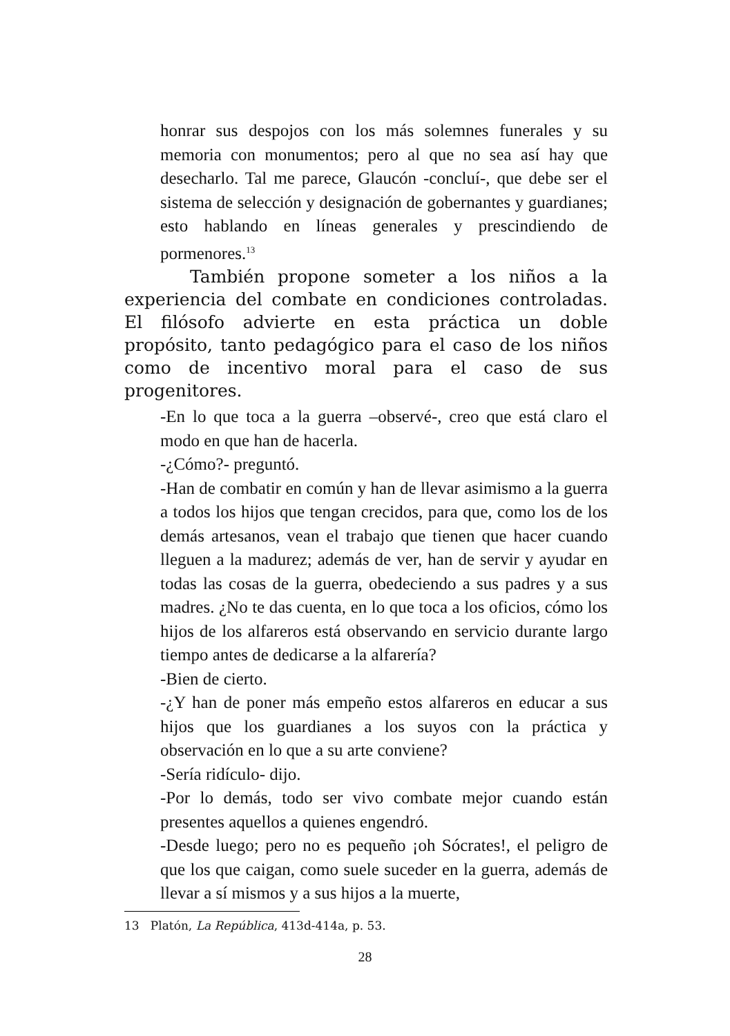honrar sus despojos con los más solemnes funerales y su memoria con monumentos; pero al que no sea así hay que desecharlo. Tal me parece, Glaucón -concluí-, que debe ser el sistema de selección y designación de gobernantes y guardianes; esto hablando en líneas generales y prescindiendo de pormenores.<sup>13</sup>
También propone someter a los niños a la experiencia del combate en condiciones controladas. El filósofo advierte en esta práctica un doble propósito, tanto pedagógico para el caso de los niños como de incentivo moral para el caso de sus progenitores.
-En lo que toca a la guerra –observé-, creo que está claro el modo en que han de hacerla.
-¿Cómo?- preguntó.
-Han de combatir en común y han de llevar asimismo a la guerra a todos los hijos que tengan crecidos, para que, como los de los demás artesanos, vean el trabajo que tienen que hacer cuando lleguen a la madurez; además de ver, han de servir y ayudar en todas las cosas de la guerra, obedeciendo a sus padres y a sus madres. ¿No te das cuenta, en lo que toca a los oficios, cómo los hijos de los alfareros está observando en servicio durante largo tiempo antes de dedicarse a la alfarería?
-Bien de cierto.
-¿Y han de poner más empeño estos alfareros en educar a sus hijos que los guardianes a los suyos con la práctica y observación en lo que a su arte conviene?
-Sería ridículo- dijo.
-Por lo demás, todo ser vivo combate mejor cuando están presentes aquellos a quienes engendró.
-Desde luego; pero no es pequeño ¡oh Sócrates!, el peligro de que los que caigan, como suele suceder en la guerra, además de llevar a sí mismos y a sus hijos a la muerte,
13 Platón, La República, 413d-414a, p. 53.
28